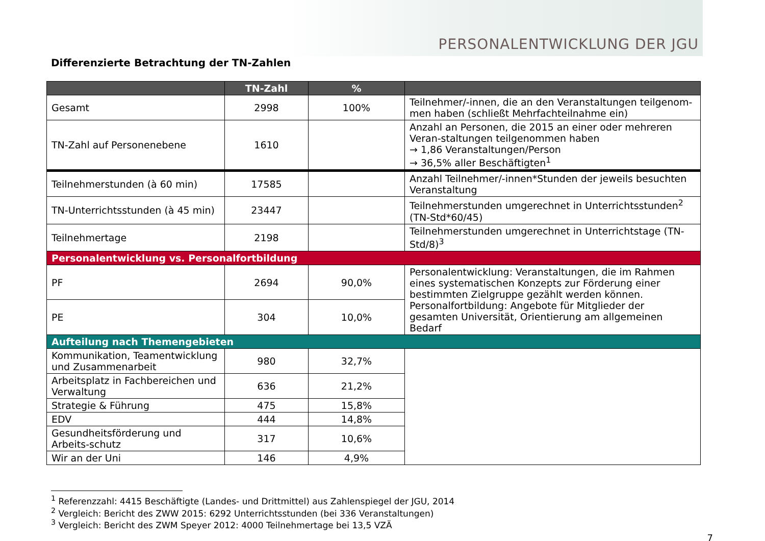PERSONALENTWICKLUNG DER JGU
Differenzierte Betrachtung der TN-Zahlen
| | TN-Zahl | % | |
| --- | --- | --- | --- |
| Gesamt | 2998 | 100% | Teilnehmer/-innen, die an den Veranstaltungen teilgenom-men haben (schließt Mehrfachteilnahme ein) |
| TN-Zahl auf Personenebene | 1610 | | Anzahl an Personen, die 2015 an einer oder mehreren Veran-staltungen teilgenommen haben → 1,86 Veranstaltungen/Person → 36,5% aller Beschäftigten<sup>1</sup> |
| Teilnehmerstunden (à 60 min) | 17585 | | Anzahl Teilnehmer/-innen*Stunden der jeweils besuchten Veranstaltung |
| TN-Unterrichtsstunden (à 45 min) | 23447 | | Teilnehmerstunden umgerechnet in Unterrichtsstunden<sup>2</sup> (TN-Std*60/45) |
| Teilnehmertage | 2198 | | Teilnehmerstunden umgerechnet in Unterrichtstage (TN-Std/8)<sup>3</sup> |
| Personalentwicklung vs. Personalfortbildung | | | |
| PF | 2694 | 90,0% | Personalentwicklung: Veranstaltungen, die im Rahmen eines systematischen Konzepts zur Förderung einer bestimmten Zielgruppe gezählt werden können. Personalfortbildung: Angebote für Mitglieder der gesamten Universität, Orientierung am allgemeinen Bedarf |
| PE | 304 | 10,0% | |
| Aufteilung nach Themengebieten | | | |
| Kommunikation, Teamentwicklung und Zusammenarbeit | 980 | 32,7% | |
| Arbeitsplatz in Fachbereichen und Verwaltung | 636 | 21,2% | |
| Strategie & Führung | 475 | 15,8% | |
| EDV | 444 | 14,8% | |
| Gesundheitsförderung und Arbeits-schutz | 317 | 10,6% | |
| Wir an der Uni | 146 | 4,9% | |
<sup>1</sup> Referenzzahl: 4415 Beschäftigte (Landes- und Drittmittel) aus Zahlenspiegel der JGU, 2014
<sup>2</sup> Vergleich: Bericht des ZWW 2015: 6292 Unterrichtsstunden (bei 336 Veranstaltungen)
<sup>3</sup> Vergleich: Bericht des ZWM Speyer 2012: 4000 Teilnehmertage bei 13,5 VZÄ
7